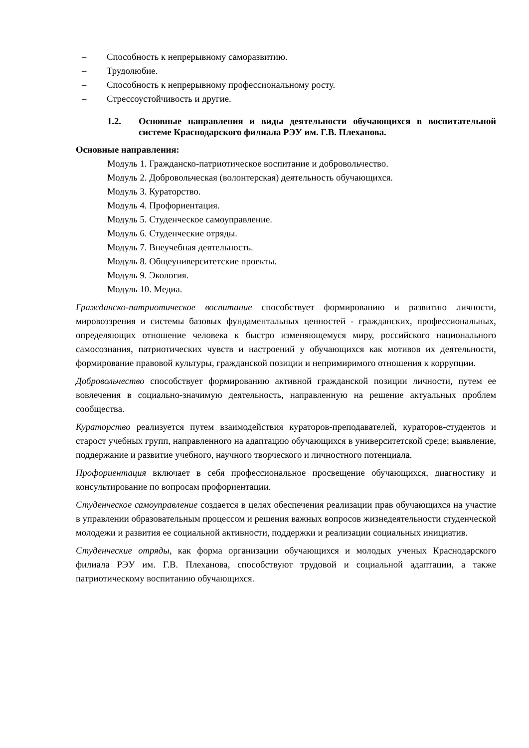– Способность к непрерывному саморазвитию.
– Трудолюбие.
– Способность к непрерывному профессиональному росту.
– Стрессоустойчивость и другие.
1.2. Основные направления и виды деятельности обучающихся в воспитательной системе Краснодарского филиала РЭУ им. Г.В. Плеханова.
Основные направления:
Модуль 1. Гражданско-патриотическое воспитание и добровольчество.
Модуль 2. Добровольческая (волонтерская) деятельность обучающихся.
Модуль 3. Кураторство.
Модуль 4. Профориентация.
Модуль 5. Студенческое самоуправление.
Модуль 6. Студенческие отряды.
Модуль 7. Внеучебная деятельность.
Модуль 8. Общеуниверситетские проекты.
Модуль 9. Экология.
Модуль 10. Медиа.
Гражданско-патриотическое воспитание способствует формированию и развитию личности, мировоззрения и системы базовых фундаментальных ценностей - гражданских, профессиональных, определяющих отношение человека к быстро изменяющемуся миру, российского национального самосознания, патриотических чувств и настроений у обучающихся как мотивов их деятельности, формирование правовой культуры, гражданской позиции и непримиримого отношения к коррупции.
Добровольчество способствует формированию активной гражданской позиции личности, путем ее вовлечения в социально-значимую деятельность, направленную на решение актуальных проблем сообщества.
Кураторство реализуется путем взаимодействия кураторов-преподавателей, кураторов-студентов и старост учебных групп, направленного на адаптацию обучающихся в университетской среде; выявление, поддержание и развитие учебного, научного творческого и личностного потенциала.
Профориентация включает в себя профессиональное просвещение обучающихся, диагностику и консультирование по вопросам профориентации.
Студенческое самоуправление создается в целях обеспечения реализации прав обучающихся на участие в управлении образовательным процессом и решения важных вопросов жизнедеятельности студенческой молодежи и развития ее социальной активности, поддержки и реализации социальных инициатив.
Студенческие отряды, как форма организации обучающихся и молодых ученых Краснодарского филиала РЭУ им. Г.В. Плеханова, способствуют трудовой и социальной адаптации, а также патриотическому воспитанию обучающихся.